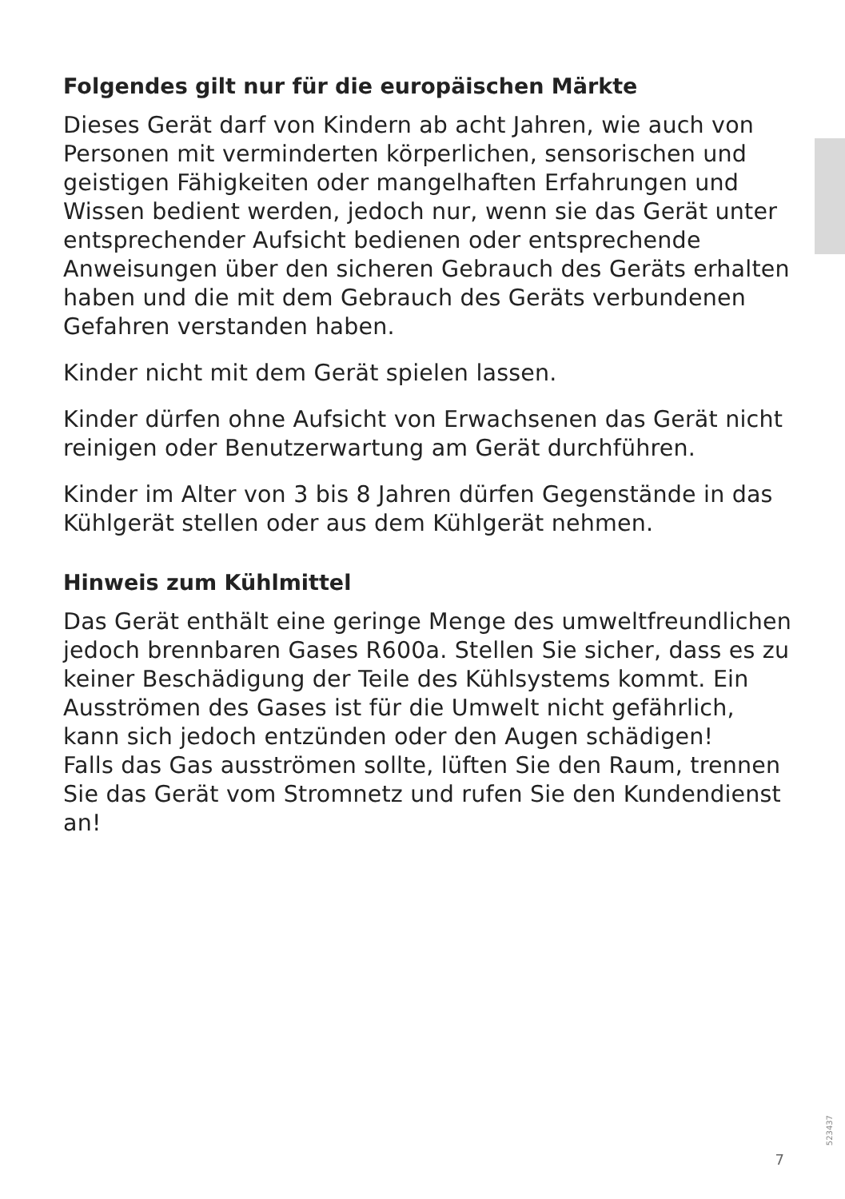Folgendes gilt nur für die europäischen Märkte
Dieses Gerät darf von Kindern ab acht Jahren, wie auch von Personen mit verminderten körperlichen, sensorischen und geistigen Fähigkeiten oder mangelhaften Erfahrungen und Wissen bedient werden, jedoch nur, wenn sie das Gerät unter entsprechender Aufsicht bedienen oder entsprechende Anweisungen über den sicheren Gebrauch des Geräts erhalten haben und die mit dem Gebrauch des Geräts verbundenen Gefahren verstanden haben.
Kinder nicht mit dem Gerät spielen lassen.
Kinder dürfen ohne Aufsicht von Erwachsenen das Gerät nicht reinigen oder Benutzerwartung am Gerät durchführen.
Kinder im Alter von 3 bis 8 Jahren dürfen Gegenstände in das Kühlgerät stellen oder aus dem Kühlgerät nehmen.
Hinweis zum Kühlmittel
Das Gerät enthält eine geringe Menge des umweltfreundlichen jedoch brennbaren Gases R600a. Stellen Sie sicher, dass es zu keiner Beschädigung der Teile des Kühlsystems kommt. Ein Ausströmen des Gases ist für die Umwelt nicht gefährlich, kann sich jedoch entzünden oder den Augen schädigen!
Falls das Gas ausströmen sollte, lüften Sie den Raum, trennen Sie das Gerät vom Stromnetz und rufen Sie den Kundendienst an!
523437
7